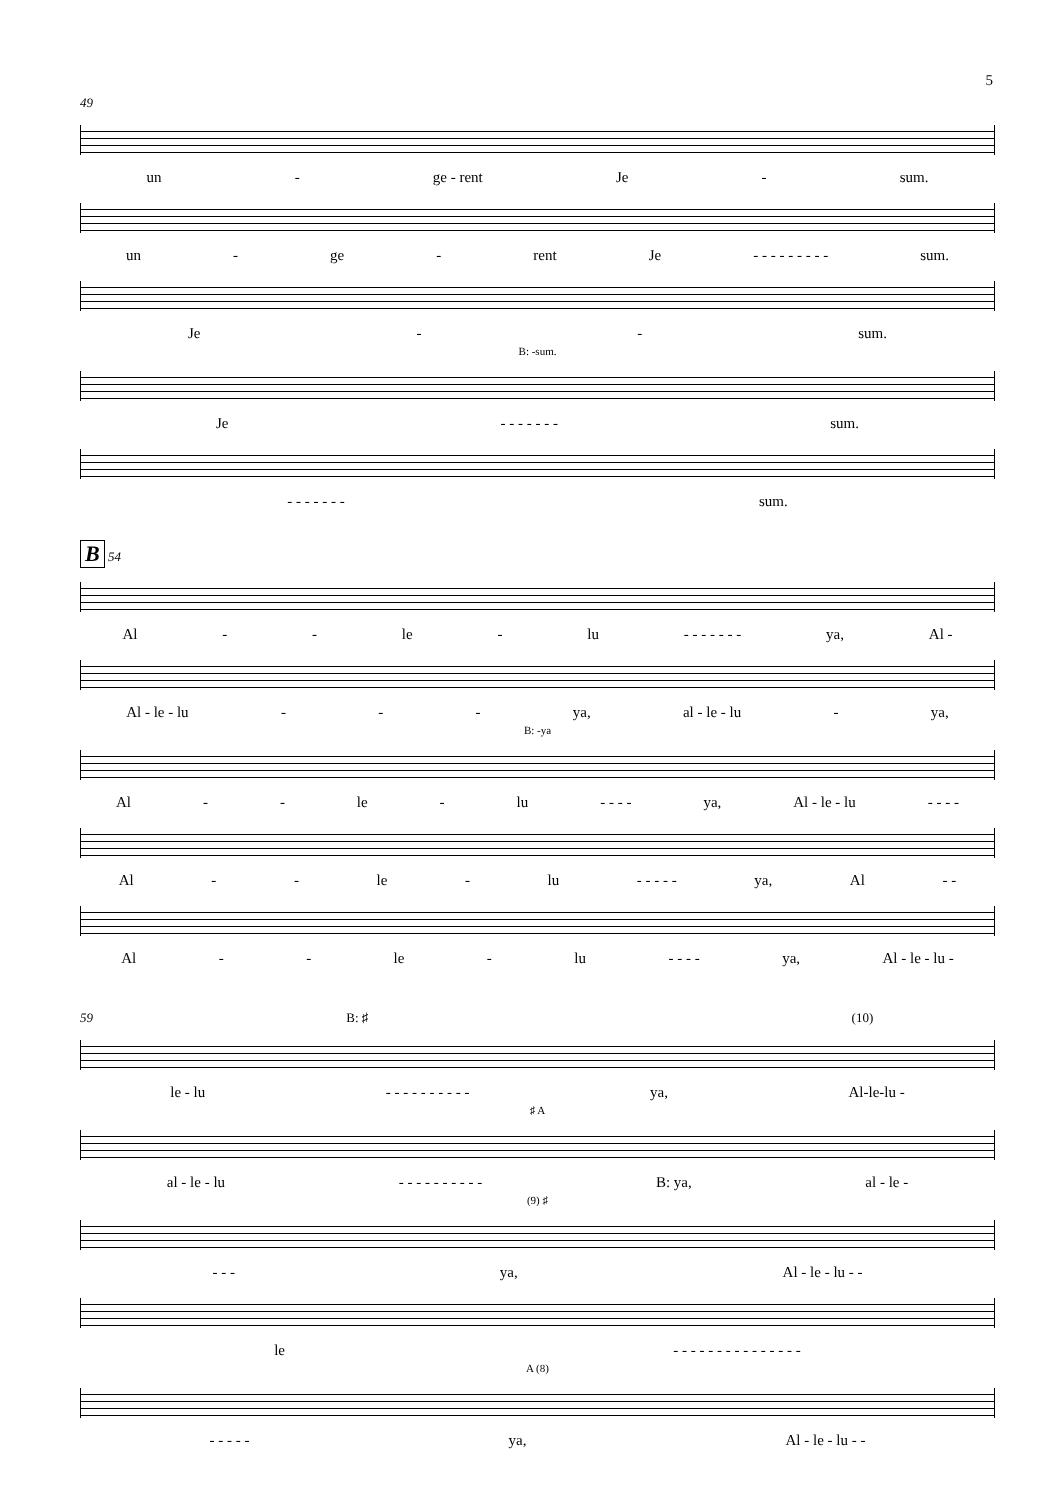5
49
un - ge - rent Je - sum.
un - ge - rent Je - - - - - - - - - sum.
Je - - sum.
B: -sum.
Je - - - - - - - sum.
- - - - - - - sum.
B 54
Al - - le - lu - - - - - - - ya, Al -
Al - le - lu - - - ya, al - le - lu - ya,
B: -ya
Al - - le - lu - - - - ya, Al - le - lu - - - -
Al - - le - lu - - - - - ya, Al - -
Al - - le - lu - - - - ya, Al - le - lu -
59 B: ♯ (10)
le - lu - - - - - - - - - - ya, Al-le-lu -
♯ A
al - le - lu - - - - - - - - - - B: ya, al - le -
(9) ♯
- - - ya, Al - le - lu - -
le - - - - - - - - - - - - - - -
A (8)
- - - - - ya, Al - le - lu - -